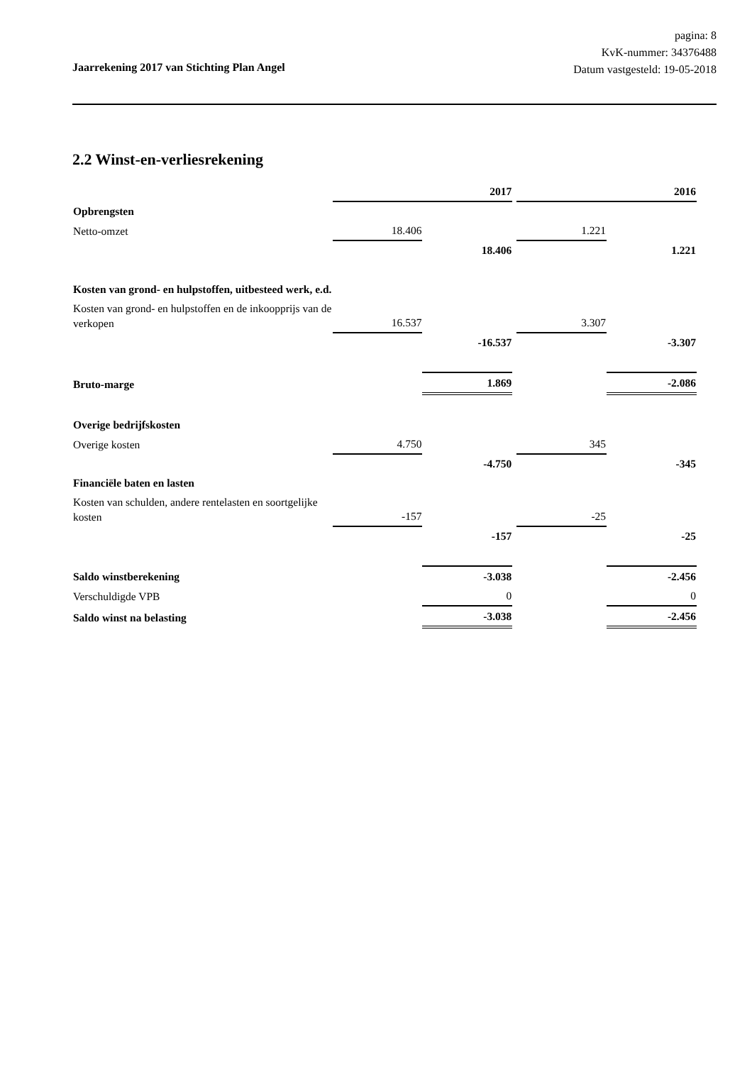pagina: 8
KvK-nummer: 34376488
Datum vastgesteld: 19-05-2018
Jaarrekening 2017 van Stichting Plan Angel
2.2 Winst-en-verliesrekening
| | | 2017 | | | 2016 |
| Opbrengsten | | | | | |
| Netto-omzet | 18.406 | | | 1.221 | |
| | | 18.406 | | | 1.221 |
| Kosten van grond- en hulpstoffen, uitbesteed werk, e.d. | | | | | |
| Kosten van grond- en hulpstoffen en de inkoopprijs van de verkopen | 16.537 | | | 3.307 | |
| | | -16.537 | | | -3.307 |
| Bruto-marge | | 1.869 | | | -2.086 |
| Overige bedrijfskosten | | | | | |
| Overige kosten | 4.750 | | | 345 | |
| | | -4.750 | | | -345 |
| Financiële baten en lasten | | | | | |
| Kosten van schulden, andere rentelasten en soortgelijke kosten | -157 | | | -25 | |
| | | -157 | | | -25 |
| Saldo winstberekening | | -3.038 | | | -2.456 |
| Verschuldigde VPB | | 0 | | | 0 |
| Saldo winst na belasting | | -3.038 | | | -2.456 |